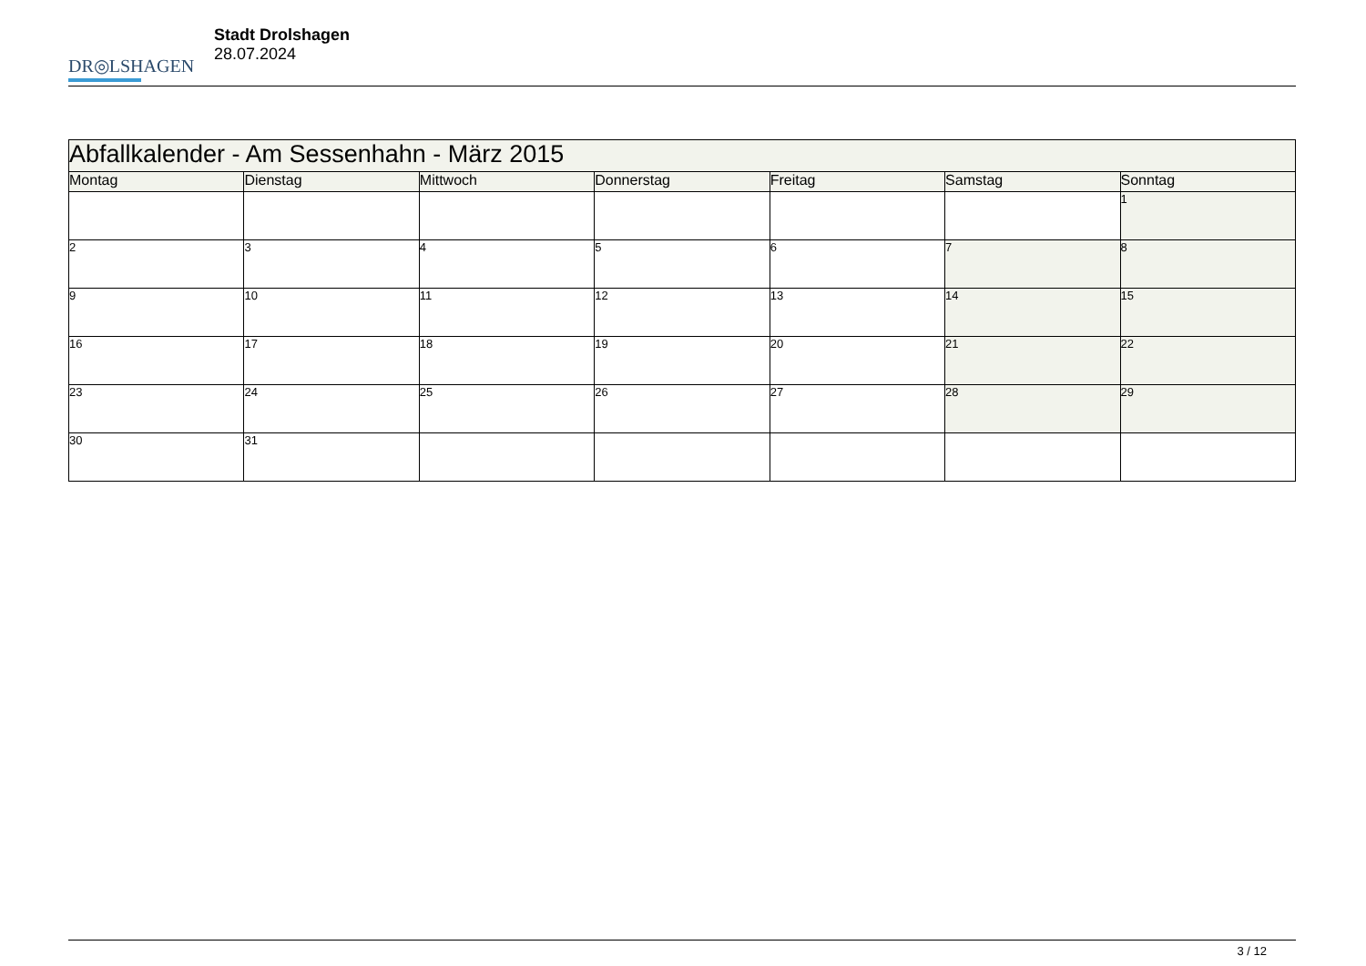DR◎LSHAGEN
Stadt Drolshagen
28.07.2024
| Abfallkalender - Am Sessenhahn - März 2015 | | | | | | |
| --- | --- | --- | --- | --- | --- | --- |
| Montag | Dienstag | Mittwoch | Donnerstag | Freitag | Samstag | Sonntag |
| | | | | | | 1 |
| 2 | 3 | 4 | 5 | 6 | 7 | 8 |
| 9 | 10 | 11 | 12 | 13 | 14 | 15 |
| 16 | 17 | 18 | 19 | 20 | 21 | 22 |
| 23 | 24 | 25 | 26 | 27 | 28 | 29 |
| 30 | 31 | | | | | |
3 / 12